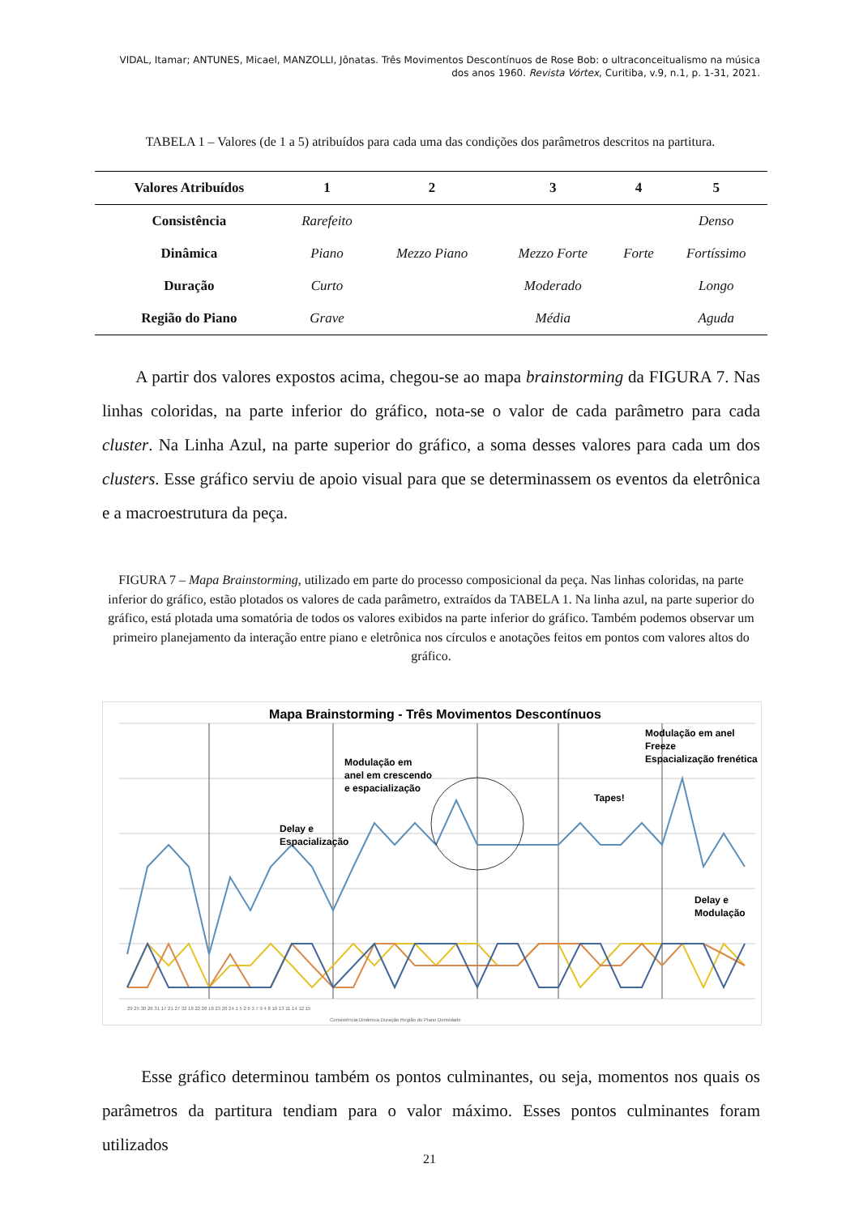VIDAL, Itamar; ANTUNES, Micael, MANZOLLI, Jônatas. Três Movimentos Descontínuos de Rose Bob: o ultraconceitualismo na música dos anos 1960. Revista Vórtex, Curitiba, v.9, n.1, p. 1-31, 2021.
TABELA 1 – Valores (de 1 a 5) atribuídos para cada uma das condições dos parâmetros descritos na partitura.
| Valores Atribuídos | 1 | 2 | 3 | 4 | 5 |
| --- | --- | --- | --- | --- | --- |
| Consistência | Rarefeito | | | | Denso |
| Dinâmica | Piano | Mezzo Piano | Mezzo Forte | Forte | Fortíssimo |
| Duração | Curto | | Moderado | | Longo |
| Região do Piano | Grave | | Média | | Aguda |
A partir dos valores expostos acima, chegou-se ao mapa brainstorming da FIGURA 7. Nas linhas coloridas, na parte inferior do gráfico, nota-se o valor de cada parâmetro para cada cluster. Na Linha Azul, na parte superior do gráfico, a soma desses valores para cada um dos clusters. Esse gráfico serviu de apoio visual para que se determinassem os eventos da eletrônica e a macroestrutura da peça.
FIGURA 7 – Mapa Brainstorming, utilizado em parte do processo composicional da peça. Nas linhas coloridas, na parte inferior do gráfico, estão plotados os valores de cada parâmetro, extraídos da TABELA 1. Na linha azul, na parte superior do gráfico, está plotada uma somatória de todos os valores exibidos na parte inferior do gráfico. Também podemos observar um primeiro planejamento da interação entre piano e eletrônica nos círculos e anotações feitos em pontos com valores altos do gráfico.
Mapa Brainstorming - Três Movimentos Descontínuos
Modulação em
anel em crescendo
e espacialização
Delay e
Espacialização
Tapes!
Modulação em anel
Freeze
Espacialização frenética
Delay e
Modulação
29 25 30 26 31 17 21 27 32 18 22 28 18 23 20 24 1 5 2 6 3 7 9 4 8 10 13 11 14 12 15
Consistência Dinâmica Duração Região do Piano Densidade
Esse gráfico determinou também os pontos culminantes, ou seja, momentos nos quais os parâmetros da partitura tendiam para o valor máximo. Esses pontos culminantes foram utilizados
21